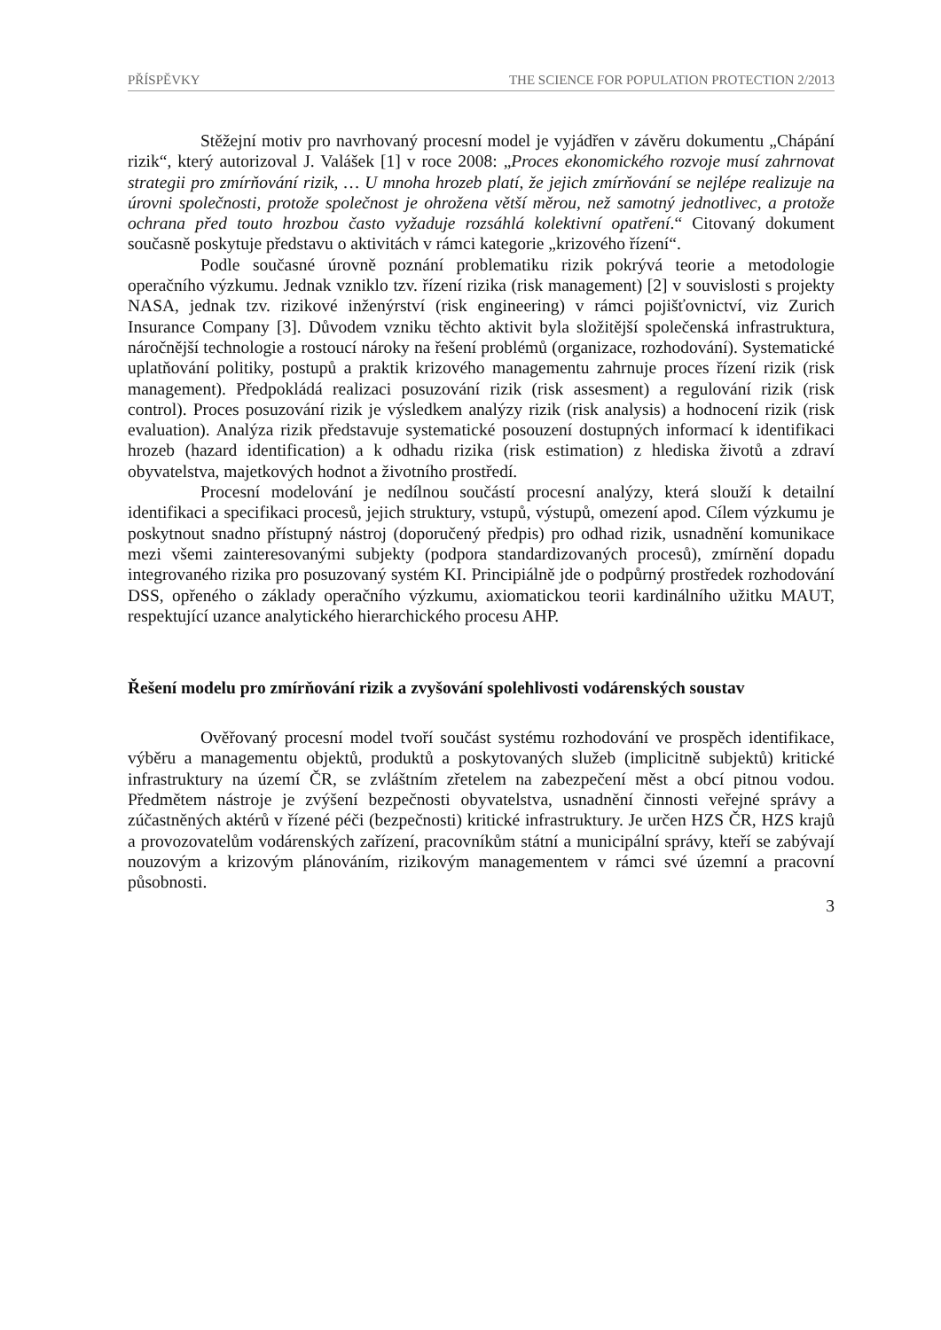PŘÍSPĚVKY THE SCIENCE FOR POPULATION PROTECTION 2/2013
Stěžejní motiv pro navrhovaný procesní model je vyjádřen v závěru dokumentu „Chápání rizik“, který autorizoval J. Valášek [1] v roce 2008: „Proces ekonomického rozvoje musí zahrnovat strategii pro zmírňování rizik, … U mnoha hrozeb platí, že jejich zmírňování se nejlépe realizuje na úrovni společnosti, protože společnost je ohrožena větší měrou, než samotný jednotlivec, a protože ochrana před touto hrozbou často vyžaduje rozsáhlá kolektivní opatření.“ Citovaný dokument současně poskytuje představu o aktivitách v rámci kategorie „krizového řízení“.
Podle současné úrovně poznání problematiku rizik pokrývá teorie a metodologie operačního výzkumu. Jednak vzniklo tzv. řízení rizika (risk management) [2] v souvislosti s projekty NASA, jednak tzv. rizikové inženýrství (risk engineering) v rámci pojišťovnictví, viz Zurich Insurance Company [3]. Důvodem vzniku těchto aktivit byla složitější společenská infrastruktura, náročnější technologie a rostoucí nároky na řešení problémů (organizace, rozhodování). Systematické uplatňování politiky, postupů a praktik krizového managementu zahrnuje proces řízení rizik (risk management). Předpokládá realizaci posuzování rizik (risk assesment) a regulování rizik (risk control). Proces posuzování rizik je výsledkem analýzy rizik (risk analysis) a hodnocení rizik (risk evaluation). Analýza rizik představuje systematické posouzení dostupných informací k identifikaci hrozeb (hazard identification) a k odhadu rizika (risk estimation) z hlediska životů a zdraví obyvatelstva, majetkových hodnot a životního prostředí.
Procesní modelování je nedílnou součástí procesní analýzy, která slouží k detailní identifikaci a specifikaci procesů, jejich struktury, vstupů, výstupů, omezení apod. Cílem výzkumu je poskytnout snadno přístupný nástroj (doporučený předpis) pro odhad rizik, usnadnění komunikace mezi všemi zainteresovanými subjekty (podpora standardizovaných procesů), zmírnění dopadu integrovaného rizika pro posuzovaný systém KI. Principiálně jde o podpůrný prostředek rozhodování DSS, opřeného o základy operačního výzkumu, axiomatickou teorii kardinálního užitku MAUT, respektující uzance analytického hierarchického procesu AHP.
Řešení modelu pro zmírňování rizik a zvyšování spolehlivosti vodárenských soustav
Ověřovaný procesní model tvoří součást systému rozhodování ve prospěch identifikace, výběru a managementu objektů, produktů a poskytovaných služeb (implicitně subjektů) kritické infrastruktury na území ČR, se zvláštním zřetelem na zabezpečení měst a obcí pitnou vodou. Předmětem nástroje je zvýšení bezpečnosti obyvatelstva, usnadnění činnosti veřejné správy a zúčastněných aktérů v řízené péči (bezpečnosti) kritické infrastruktury. Je určen HZS ČR, HZS krajů a provozovatelům vodárenských zařízení, pracovníkům státní a municipální správy, kteří se zabývají nouzovým a krizovým plánováním, rizikovým managementem v rámci své územní a pracovní působnosti.
3